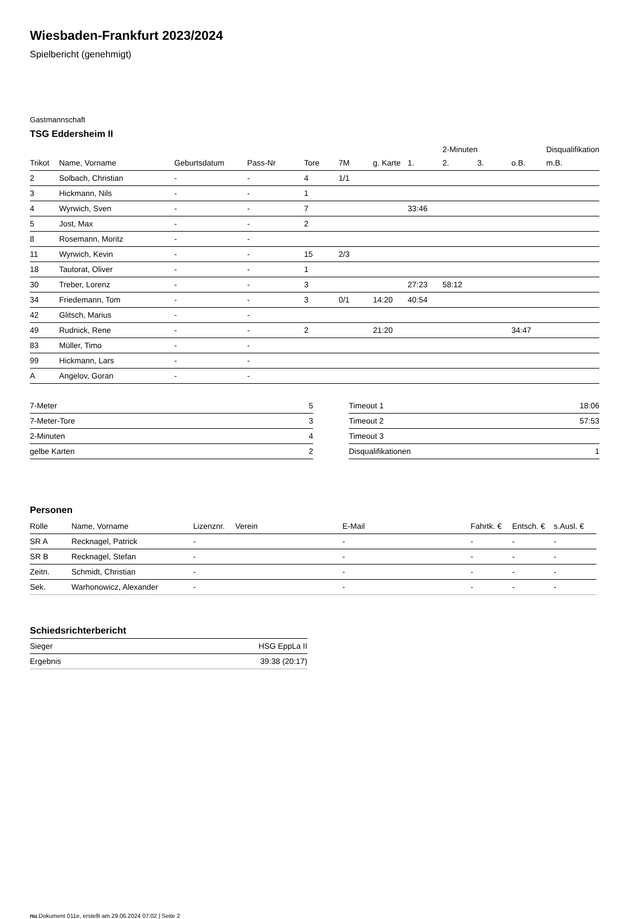Wiesbaden-Frankfurt 2023/2024
Spielbericht (genehmigt)
Gastmannschaft
TSG Eddersheim II
| | | | | | | | | 2-Minuten | | | Disqualifikation |
| --- | --- | --- | --- | --- | --- | --- | --- | --- | --- | --- | --- |
| Trikot | Name, Vorname | Geburtsdatum | Pass-Nr | Tore | 7M | g. Karte | 1. | 2. | 3. | o.B. | m.B. |
| 2 | Solbach, Christian | - | - | 4 | 1/1 | | | | | | |
| 3 | Hickmann, Nils | - | - | 1 | | | | | | | |
| 4 | Wyrwich, Sven | - | - | 7 | | | 33:46 | | | | |
| 5 | Jost, Max | - | - | 2 | | | | | | | |
| 8 | Rosemann, Moritz | - | - | | | | | | | | |
| 11 | Wyrwich, Kevin | - | - | 15 | 2/3 | | | | | | |
| 18 | Tautorat, Oliver | - | - | 1 | | | | | | | |
| 30 | Treber, Lorenz | - | - | 3 | | | 27:23 | 58:12 | | | |
| 34 | Friedemann, Tom | - | - | 3 | 0/1 | 14:20 | 40:54 | | | | |
| 42 | Glitsch, Marius | - | - | | | | | | | | |
| 49 | Rudnick, Rene | - | - | 2 | | 21:20 | | | | 34:47 | |
| 83 | Müller, Timo | - | - | | | | | | | | |
| 99 | Hickmann, Lars | - | - | | | | | | | | |
| A | Angelov, Goran | - | - | | | | | | | | |
| 7-Meter | 5 |
| 7-Meter-Tore | 3 |
| 2-Minuten | 4 |
| gelbe Karten | 2 |
| Timeout 1 | 18:06 |
| Timeout 2 | 57:53 |
| Timeout 3 | |
| Disqualifikationen | 1 |
Personen
| Rolle | Name, Vorname | Lizenznr. | Verein | E-Mail | Fahrtk. € | Entsch. € | s.Ausl. € |
| --- | --- | --- | --- | --- | --- | --- | --- |
| SR A | Recknagel, Patrick | - | | - | - | - | - |
| SR B | Recknagel, Stefan | - | | - | - | - | - |
| Zeitn. | Schmidt, Christian | - | | - | - | - | - |
| Sek. | Warhonowicz, Alexander | - | | - | - | - | - |
Schiedsrichterbericht
| Sieger | HSG EppLa II |
| Ergebnis | 39:38 (20:17) |
nu.Dokument 011e, erstellt am 29.06.2024 07:02 | Seite 2